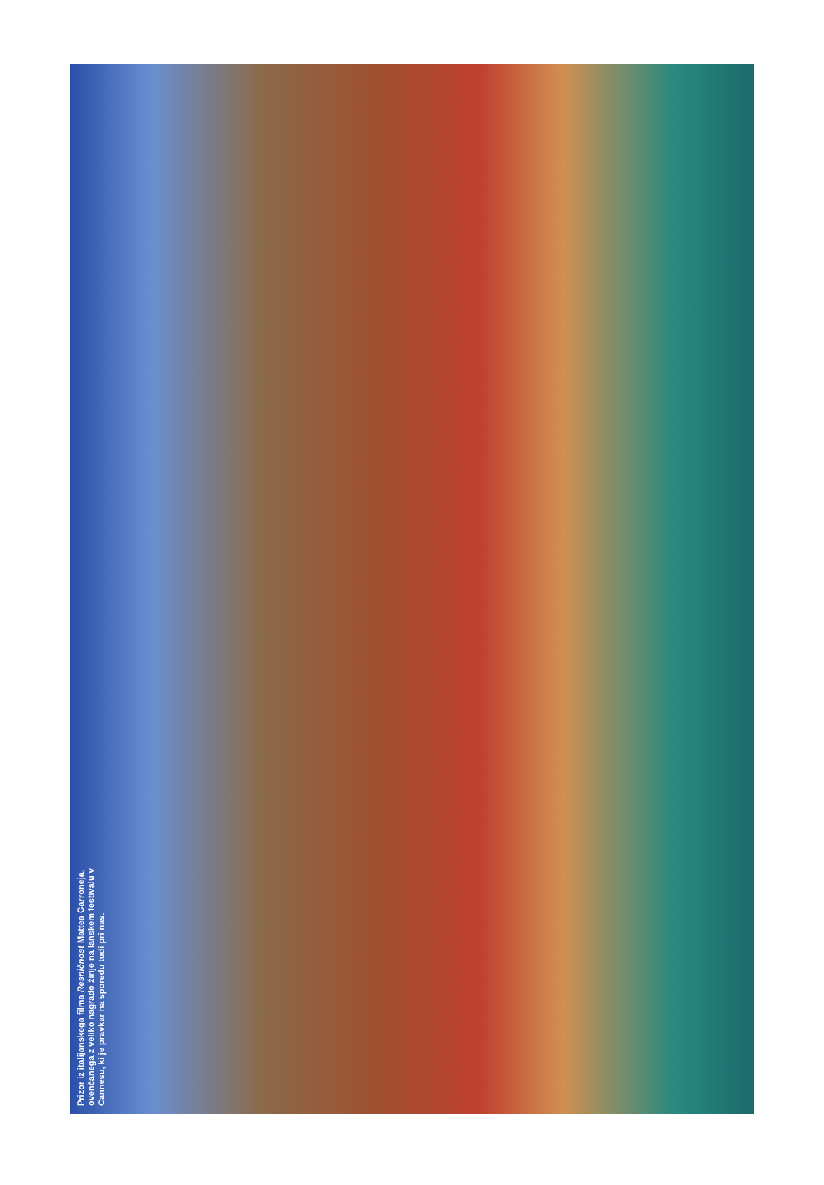Prizor iz italijanskega filma Resničnost Mattea Garroneja,
ovenčanega z veliko nagrado žirije na lanskem festivalu v
Cannesu, ki je pravkar na sporedu tudi pri nas.